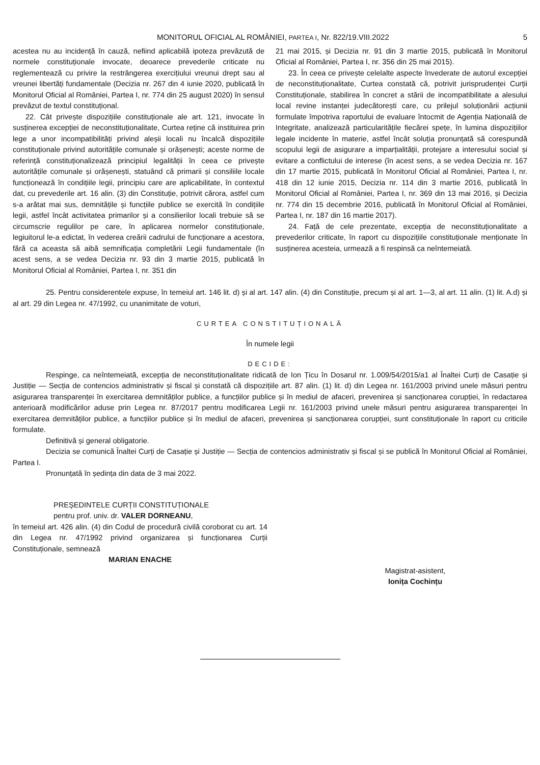MONITORUL OFICIAL AL ROMÂNIEI, PARTEA I, Nr. 822/19.VIII.2022 5
acestea nu au incidență în cauză, nefiind aplicabilă ipoteza prevăzută de normele constituționale invocate, deoarece prevederile criticate nu reglementează cu privire la restrângerea exercițiului vreunui drept sau al vreunei libertăți fundamentale (Decizia nr. 267 din 4 iunie 2020, publicată în Monitorul Oficial al României, Partea I, nr. 774 din 25 august 2020) în sensul prevăzut de textul constituțional.
22. Cât privește dispozițiile constituționale ale art. 121, invocate în susținerea excepției de neconstituționalitate, Curtea reține că instituirea prin lege a unor incompatibilități privind aleșii locali nu încalcă dispozițiile constituționale privind autoritățile comunale și orășenești; aceste norme de referință constituționalizează principiul legalității în ceea ce privește autoritățile comunale și orășenești, statuând că primarii și consiliile locale funcționează în condițiile legii, principiu care are aplicabilitate, în contextul dat, cu prevederile art. 16 alin. (3) din Constituție, potrivit cărora, astfel cum s-a arătat mai sus, demnitățile și funcțiile publice se exercită în condițiile legii, astfel încât activitatea primarilor și a consilierilor locali trebuie să se circumscrie regulilor pe care, în aplicarea normelor constituționale, legiuitorul le-a edictat, în vederea creării cadrului de funcționare a acestora, fără ca aceasta să aibă semnificația completării Legii fundamentale (în acest sens, a se vedea Decizia nr. 93 din 3 martie 2015, publicată în Monitorul Oficial al României, Partea I, nr. 351 din
21 mai 2015, și Decizia nr. 91 din 3 martie 2015, publicată în Monitorul Oficial al României, Partea I, nr. 356 din 25 mai 2015).
23. În ceea ce privește celelalte aspecte învederate de autorul excepției de neconstituționalitate, Curtea constată că, potrivit jurisprudenței Curții Constituționale, stabilirea în concret a stării de incompatibilitate a alesului local revine instanței judecătorești care, cu prilejul soluționării acțiunii formulate împotriva raportului de evaluare întocmit de Agenția Națională de Integritate, analizează particularitățile fiecărei spețe, în lumina dispozițiilor legale incidente în materie, astfel încât soluția pronunțată să corespundă scopului legii de asigurare a imparțialității, protejare a interesului social și evitare a conflictului de interese (în acest sens, a se vedea Decizia nr. 167 din 17 martie 2015, publicată în Monitorul Oficial al României, Partea I, nr. 418 din 12 iunie 2015, Decizia nr. 114 din 3 martie 2016, publicată în Monitorul Oficial al României, Partea I, nr. 369 din 13 mai 2016, și Decizia nr. 774 din 15 decembrie 2016, publicată în Monitorul Oficial al României, Partea I, nr. 187 din 16 martie 2017).
24. Față de cele prezentate, excepția de neconstituționalitate a prevederilor criticate, în raport cu dispozițiile constituționale menționate în susținerea acesteia, urmează a fi respinsă ca neîntemeiată.
25. Pentru considerentele expuse, în temeiul art. 146 lit. d) și al art. 147 alin. (4) din Constituție, precum și al art. 1—3, al art. 11 alin. (1) lit. A.d) și al art. 29 din Legea nr. 47/1992, cu unanimitate de voturi,
CURTEA CONSTITUȚIONALĂ
În numele legii
DECIDE:
Respinge, ca neîntemeiată, excepția de neconstituționalitate ridicată de Ion Țicu în Dosarul nr. 1.009/54/2015/a1 al Înaltei Curți de Casație și Justiție — Secția de contencios administrativ și fiscal și constată că dispozițiile art. 87 alin. (1) lit. d) din Legea nr. 161/2003 privind unele măsuri pentru asigurarea transparenței în exercitarea demnităților publice, a funcțiilor publice și în mediul de afaceri, prevenirea și sancționarea corupției, în redactarea anterioară modificărilor aduse prin Legea nr. 87/2017 pentru modificarea Legii nr. 161/2003 privind unele măsuri pentru asigurarea transparenței în exercitarea demnităților publice, a funcțiilor publice și în mediul de afaceri, prevenirea și sancționarea corupției, sunt constituționale în raport cu criticile formulate.
Definitivă și general obligatorie.
Decizia se comunică Înaltei Curți de Casație și Justiție — Secția de contencios administrativ și fiscal și se publică în Monitorul Oficial al României, Partea I.
Pronunțată în ședința din data de 3 mai 2022.
PREȘEDINTELE CURȚII CONSTITUȚIONALE
pentru prof. univ. dr. VALER DORNEANU,
în temeiul art. 426 alin. (4) din Codul de procedură civilă coroborat cu art. 14 din Legea nr. 47/1992 privind organizarea și funcționarea Curții Constituționale, semnează
MARIAN ENACHE
Magistrat-asistent,
Ionița Cochințu